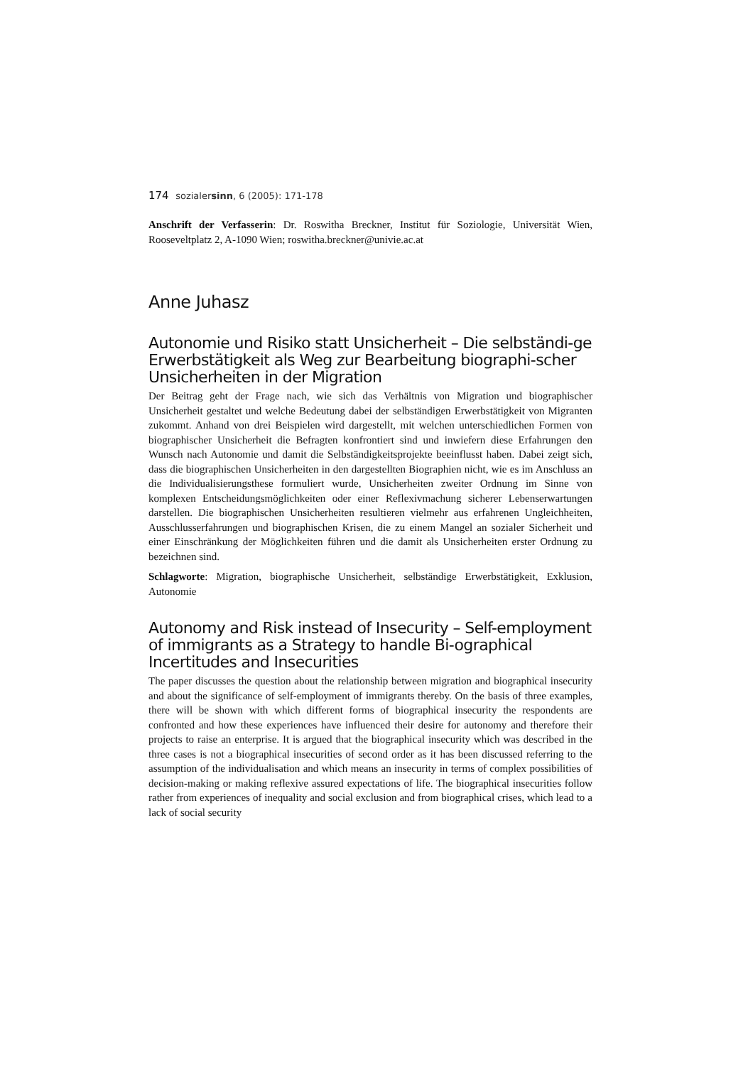174 sozialersinn, 6 (2005): 171-178
Anschrift der Verfasserin: Dr. Roswitha Breckner, Institut für Soziologie, Universität Wien, Rooseveltplatz 2, A-1090 Wien; roswitha.breckner@univie.ac.at
Anne Juhasz
Autonomie und Risiko statt Unsicherheit – Die selbständi-ge Erwerbstätigkeit als Weg zur Bearbeitung biographi-scher Unsicherheiten in der Migration
Der Beitrag geht der Frage nach, wie sich das Verhältnis von Migration und biographischer Unsicherheit gestaltet und welche Bedeutung dabei der selbständigen Erwerbstätigkeit von Migranten zukommt. Anhand von drei Beispielen wird dargestellt, mit welchen unterschiedlichen Formen von biographischer Unsicherheit die Befragten konfrontiert sind und inwiefern diese Erfahrungen den Wunsch nach Autonomie und damit die Selbständigkeitsprojekte beeinflusst haben. Dabei zeigt sich, dass die biographischen Unsicherheiten in den dargestellten Biographien nicht, wie es im Anschluss an die Individualisierungsthese formuliert wurde, Unsicherheiten zweiter Ordnung im Sinne von komplexen Entscheidungsmöglichkeiten oder einer Reflexivmachung sicherer Lebenserwartungen darstellen. Die biographischen Unsicherheiten resultieren vielmehr aus erfahrenen Ungleichheiten, Ausschlusserfahrungen und biographischen Krisen, die zu einem Mangel an sozialer Sicherheit und einer Einschränkung der Möglichkeiten führen und die damit als Unsicherheiten erster Ordnung zu bezeichnen sind.
Schlagworte: Migration, biographische Unsicherheit, selbständige Erwerbstätigkeit, Exklusion, Autonomie
Autonomy and Risk instead of Insecurity – Self-employment of immigrants as a Strategy to handle Bi-ographical Incertitudes and Insecurities
The paper discusses the question about the relationship between migration and biographical insecurity and about the significance of self-employment of immigrants thereby. On the basis of three examples, there will be shown with which different forms of biographical insecurity the respondents are confronted and how these experiences have influenced their desire for autonomy and therefore their projects to raise an enterprise. It is argued that the biographical insecurity which was described in the three cases is not a biographical insecurities of second order as it has been discussed referring to the assumption of the individualisation and which means an insecurity in terms of complex possibilities of decision-making or making reflexive assured expectations of life. The biographical insecurities follow rather from experiences of inequality and social exclusion and from biographical crises, which lead to a lack of social security